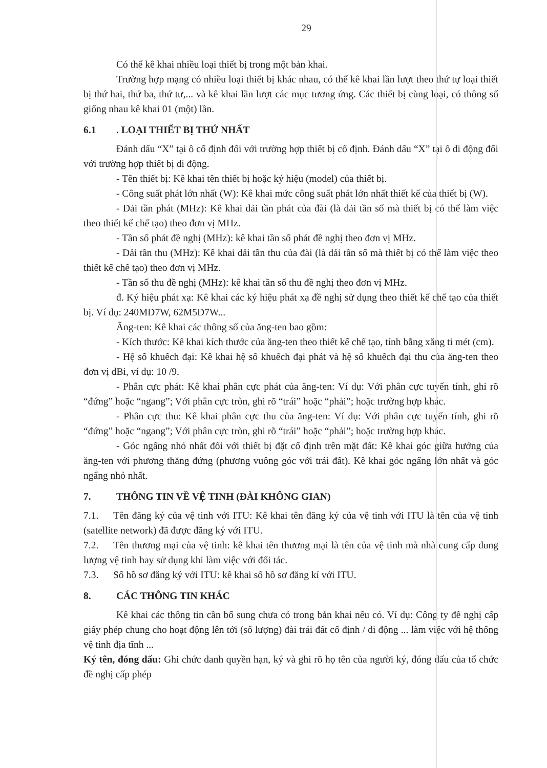29
Có thể kê khai nhiều loại thiết bị trong một bản khai.
Trường hợp mạng có nhiều loại thiết bị khác nhau, có thể kê khai lần lượt theo thứ tự loại thiết bị thứ hai, thứ ba, thứ tư,... và kê khai lần lượt các mục tương ứng. Các thiết bị cùng loại, có thông số giống nhau kê khai 01 (một) lần.
6.1. LOẠI THIẾT BỊ THỨ NHẤT
Đánh dấu “X” tại ô cố định đối với trường hợp thiết bị cố định. Đánh dấu “X” tại ô di động đối với trường hợp thiết bị di động.
- Tên thiết bị: Kê khai tên thiết bị hoặc ký hiệu (model) của thiết bị.
- Công suất phát lớn nhất (W): Kê khai mức công suất phát lớn nhất thiết kế của thiết bị (W).
- Dải tần phát (MHz): Kê khai dải tần phát của đài (là dải tần số mà thiết bị có thể làm việc theo thiết kế chế tạo) theo đơn vị MHz.
- Tần số phát đề nghị (MHz): kê khai tần số phát đề nghị theo đơn vị MHz.
- Dải tần thu (MHz): Kê khai dải tần thu của đài (là dải tần số mà thiết bị có thể làm việc theo thiết kế chế tạo) theo đơn vị MHz.
- Tần số thu đề nghị (MHz): kê khai tần số thu đề nghị theo đơn vị MHz.
đ. Ký hiệu phát xạ: Kê khai các ký hiệu phát xạ đề nghị sử dụng theo thiết kế chế tạo của thiết bị. Ví dụ: 240MD7W, 62M5D7W...
Ăng-ten: Kê khai các thông số của ăng-ten bao gồm:
- Kích thước: Kê khai kích thước của ăng-ten theo thiết kế chế tạo, tính bằng xăng ti mét (cm).
- Hệ số khuếch đại: Kê khai hệ số khuếch đại phát và hệ số khuếch đại thu của ăng-ten theo đơn vị dBi, ví dụ: 10 /9.
- Phân cực phát: Kê khai phân cực phát của ăng-ten: Ví dụ: Với phân cực tuyến tính, ghi rõ “đứng” hoặc “ngang”; Với phân cực tròn, ghi rõ “trái” hoặc “phải”; hoặc trường hợp khác.
- Phân cực thu: Kê khai phân cực thu của ăng-ten: Ví dụ: Với phân cực tuyến tính, ghi rõ “đứng” hoặc “ngang”; Với phân cực tròn, ghi rõ “trái” hoặc “phải”; hoặc trường hợp khác.
- Góc ngẩng nhỏ nhất đối với thiết bị đặt cố định trên mặt đất: Kê khai góc giữa hướng của ăng-ten với phương thẳng đứng (phương vuông góc với trái đất). Kê khai góc ngẩng lớn nhất và góc ngẩng nhỏ nhất.
7. THÔNG TIN VỀ VỆ TINH (ĐÀI KHÔNG GIAN)
7.1. Tên đăng ký của vệ tinh với ITU: Kê khai tên đăng ký của vệ tinh với ITU là tên của vệ tinh (satellite network) đã được đăng ký với ITU.
7.2. Tên thương mại của vệ tinh: kê khai tên thương mại là tên của vệ tinh mà nhà cung cấp dung lượng vệ tinh hay sử dụng khi làm việc với đối tác.
7.3. Số hồ sơ đăng ký với ITU: kê khai số hồ sơ đăng kí với ITU.
8. CÁC THÔNG TIN KHÁC
Kê khai các thông tin cần bổ sung chưa có trong bản khai nếu có. Ví dụ: Công ty đề nghị cấp giấy phép chung cho hoạt động lên tới (số lượng) đài trái đất cố định / di động ... làm việc với hệ thống vệ tinh địa tĩnh ...
Ký tên, đóng dấu: Ghi chức danh quyền hạn, ký và ghi rõ họ tên của người ký, đóng dấu của tổ chức đề nghị cấp phép